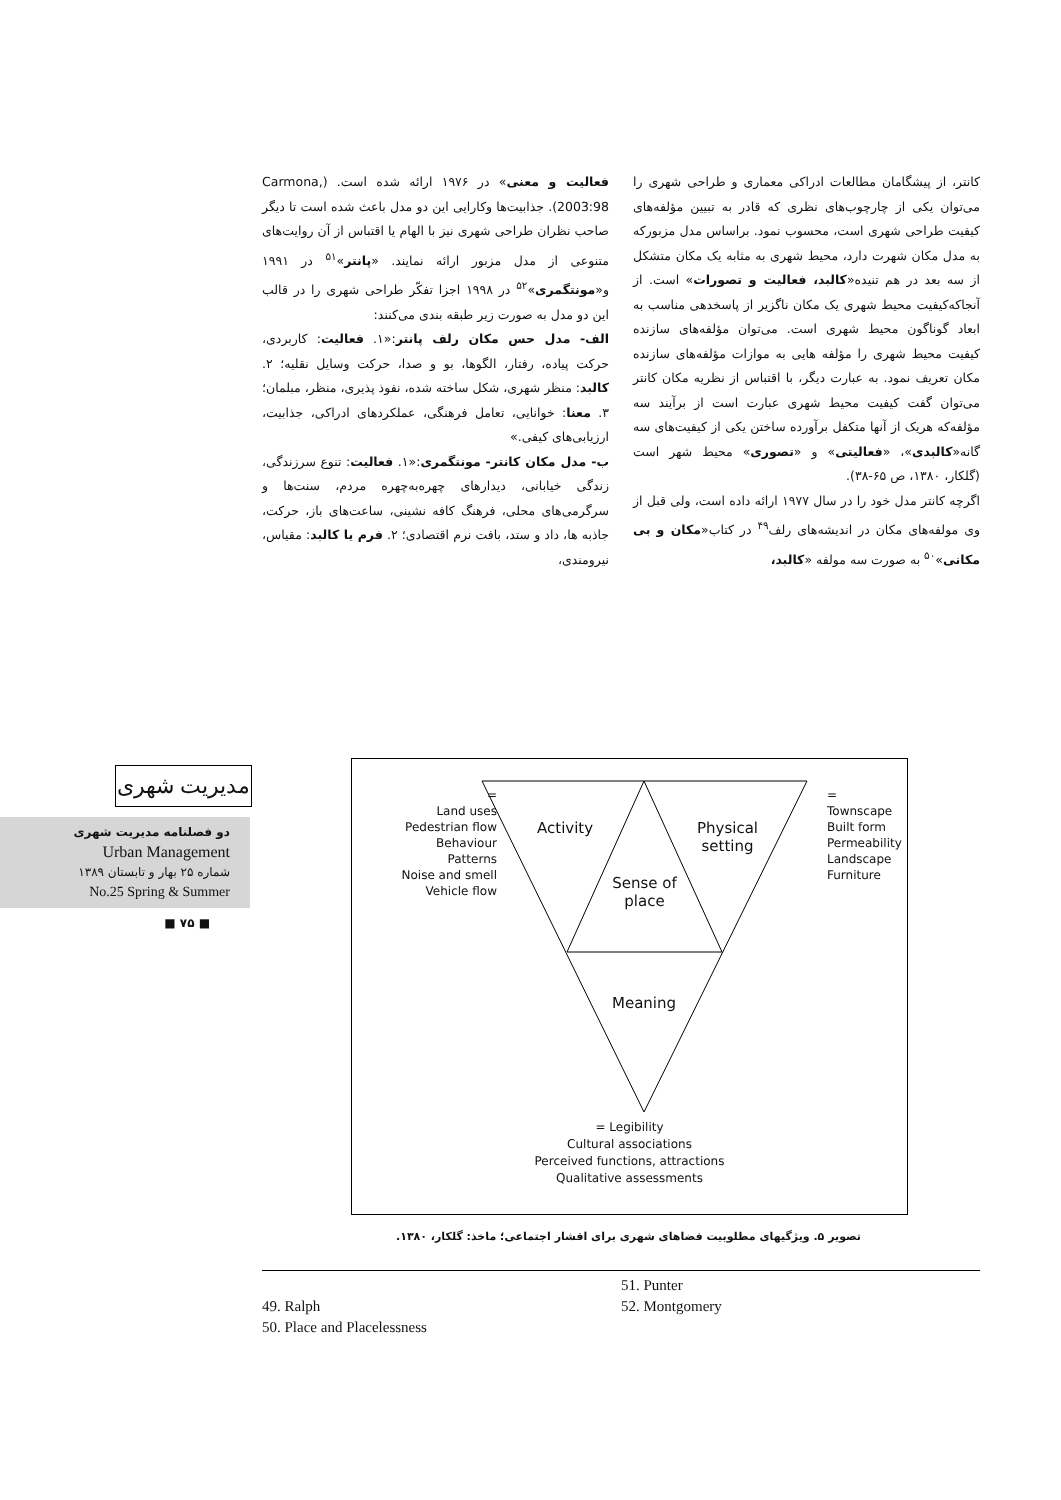کانتر، از پیشگامان مطالعات ادراکی معماری و طراحی شهری را می‌توان یکی از چارچوب‌های نظری که قادر به تبیین مؤلفه‌های کیفیت طراحی شهری است، محسوب نمود. براساس مدل مزبورکه به مدل مکان شهرت دارد، محیط شهری به مثابه یک مکان متشکل از سه بعد در هم تنیده«کالبد، فعالیت و تصورات» است. از آنجاکه‌کیفیت محیط شهری یک مکان ناگزیر از پاسخدهی مناسب به ابعاد گوناگون محیط شهری است. می‌توان مؤلفه‌های سازنده کیفیت محیط شهری را مؤلفه هایی به موازات مؤلفه‌های سازنده مکان تعریف نمود. به عبارت دیگر، با اقتباس از نظریه مکان کانتر می‌توان گفت کیفیت محیط شهری عبارت است از برآیند سه مؤلفه‌که هریک از آنها متکفل برآورده ساختن یکی از کیفیت‌های سه گانه«کالبدی»، «فعالیتی» و «تصوری» محیط شهر است (گلکار، ۱۳۸۰، ص ۶۵-۳۸).
اگرچه کانتر مدل خود را در سال ۱۹۷۷ ارائه داده است، ولی قبل از وی مولفه‌های مکان در اندیشه‌های رلف<sup>۴۹</sup> در کتاب«مکان و بی مکانی»<sup>۵۰</sup> به صورت سه مولفه «کالبد،
فعالیت و معنی» در ۱۹۷۶ ارائه شده است. (Carmona, 2003:98). جذابیت‌ها وکارایی این دو مدل باعث شده است تا دیگر صاحب نظران طراحی شهری نیز با الهام یا اقتباس از آن روایت‌های متنوعی از مدل مزبور ارائه نمایند. «پانتر»<sup>۵۱</sup> در ۱۹۹۱ و«مونتگمری»<sup>۵۲</sup> در ۱۹۹۸ اجزا تفکّر طراحی شهری را در قالب این دو مدل به صورت زیر طبقه بندی می‌کنند:
الف- مدل حس مکان رلف پانتر:«۱. فعالیت: کاربردی، حرکت پیاده، رفتار، الگوها، بو و صدا، حرکت وسایل نقلیه؛ ۲. کالبد: منظر شهری، شکل ساخته شده، نفوذ پذیری، منظر، مبلمان؛ ۳. معنا: خوانایی، تعامل فرهنگی، عملکردهای ادراکی، جذابیت، ارزیابی‌های کیفی.»
ب- مدل مکان کانتر- مونتگمری:«۱. فعالیت: تنوع سرزندگی، زندگی خیابانی، دیدارهای چهره‌به‌چهره مردم، سنت‌ها و سرگرمی‌های محلی، فرهنگ کافه نشینی، ساعت‌های باز، حرکت، جاذبه ها، داد و ستد، بافت نرم اقتصادی؛ ۲. فرم یا کالبد: مقیاس، نیرومندی،
مدیریت شهری
دو فصلنامه مدیریت شهری
Urban Management
شماره ۲۵ بهار و تابستان ۱۳۸۹
No.25 Spring & Summer
■ ۷۵ ■
=
Land uses
Pedestrian flow
Behaviour
Patterns
Noise and smell
Vehicle flow
=
Townscape
Built form
Permeability
Landscape
Furniture
Activity
Physical
setting
Sense of
place
Meaning
= Legibility
Cultural associations
Perceived functions, attractions
Qualitative assessments
تصویر ۵. ویژگیهای مطلوبیت فضاهای شهری برای اقشار اجتماعی؛ ماخذ: گلکار، ۱۳۸۰.
49. Ralph
50. Place and Placelessness
51. Punter
52. Montgomery